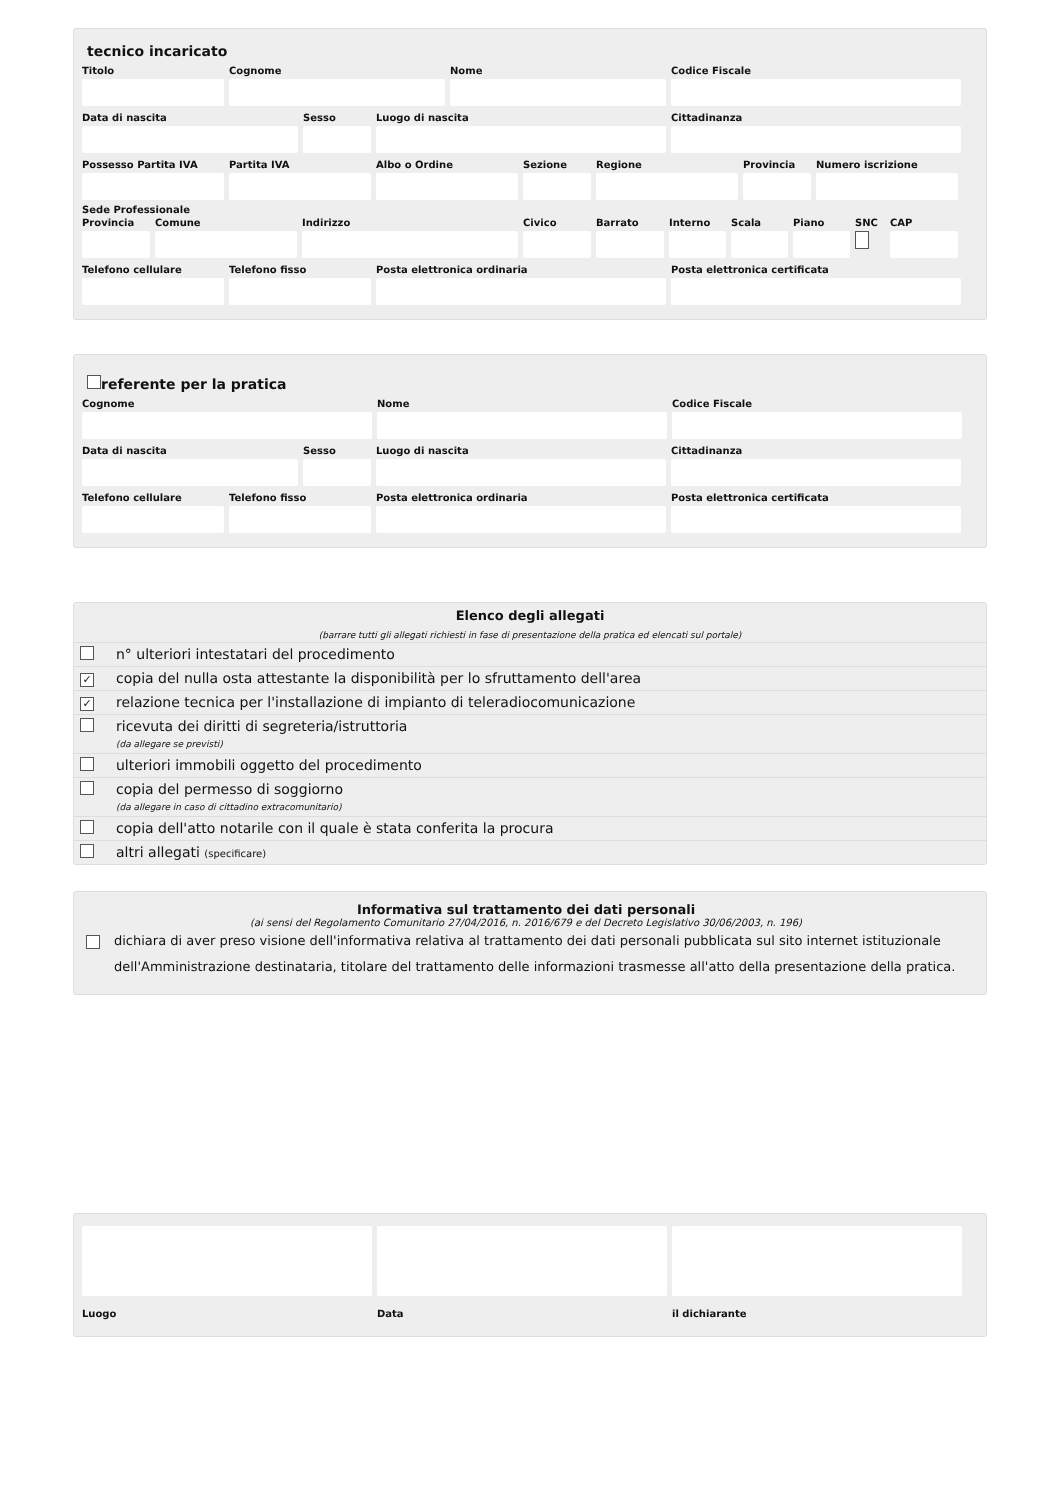tecnico incaricato
Titolo Cognome Nome Codice Fiscale
Data di nascita Sesso Luogo di nascita Cittadinanza
Possesso Partita IVA
Partita IVA Albo o Ordine Sezione Regione Provincia
Numero iscrizione
Sede Professionale
Provincia
Comune Indirizzo Civico Barrato Interno
Scala Piano SNC CAP
Telefono cellulare
Telefono fisso Posta elettronica ordinaria Posta elettronica certificata
referente per la pratica
Cognome Nome Codice Fiscale
Data di nascita Sesso Luogo di nascita Cittadinanza
Telefono cellulare
Telefono fisso Posta elettronica ordinaria Posta elettronica certificata
Elenco degli allegati
(barrare tutti gli allegati richiesti in fase di presentazione della pratica ed elencati sul portale)
| | n° ulteriori intestatari del procedimento |
| ✓ | copia del nulla osta attestante la disponibilità per lo sfruttamento dell'area |
| ✓ | relazione tecnica per l'installazione di impianto di teleradiocomunicazione |
| | ricevuta dei diritti di segreteria/istruttoria (da allegare se previsti) |
| | ulteriori immobili oggetto del procedimento |
| | copia del permesso di soggiorno (da allegare in caso di cittadino extracomunitario) |
| | copia dell'atto notarile con il quale è stata conferita la procura |
| | altri allegati (specificare) |
Informativa sul trattamento dei dati personali
(ai sensi del Regolamento Comunitario 27/04/2016, n. 2016/679 e del Decreto Legislativo 30/06/2003, n. 196)
dichiara di aver preso visione dell'informativa relativa al trattamento dei dati personali pubblicata sul sito internet istituzionale dell'Amministrazione destinataria, titolare del trattamento delle informazioni trasmesse all'atto della presentazione della pratica.
Luogo Data il dichiarante